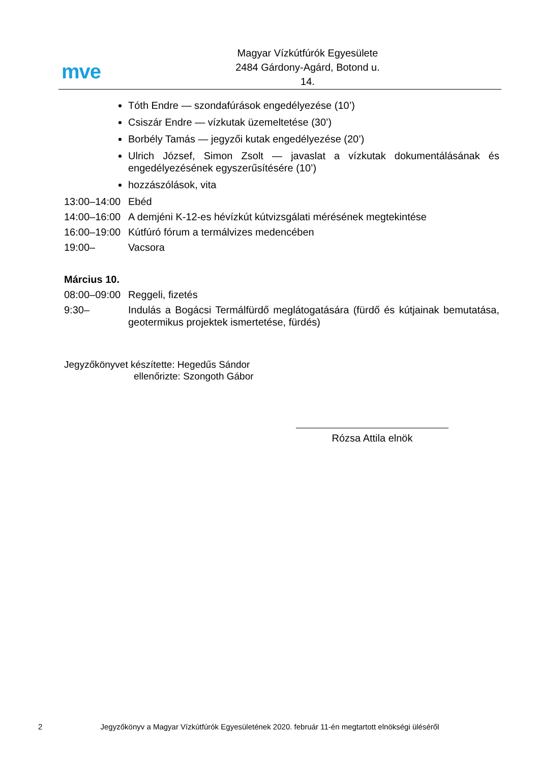mve
Magyar Vízkútfúrók Egyesülete
2484 Gárdony-Agárd, Botond u. 14.
Tóth Endre — szondafúrások engedélyezése (10’)
Csiszár Endre — vízkutak üzemeltetése (30’)
Borbély Tamás — jegyzői kutak engedélyezése (20’)
Ulrich József, Simon Zsolt — javaslat a vízkutak dokumentálásának és engedélyezésének egyszerűsítésére (10’)
hozzászólások, vita
13:00–14:00
Ebéd
14:00–16:00
A demjéni K-12-es hévízkút kútvizsgálati mérésének megtekintése
16:00–19:00
Kútfúró fórum a termálvizes medencében
19:00– Vacsora
Március 10.
08:00–09:00
Reggeli, fizetés
9:30– Indulás a Bogácsi Termálfürdő meglátogatására (fürdő és kútjainak bemutatása, geotermikus projektek ismertetése, fürdés)
Jegyzőkönyvet készítette: Hegedűs Sándor
ellenőrizte: Szongoth Gábor
Rózsa Attila elnök
2 Jegyzőkönyv a Magyar Vízkútfúrók Egyesületének 2020. február 11-én megtartott elnökségi üléséről